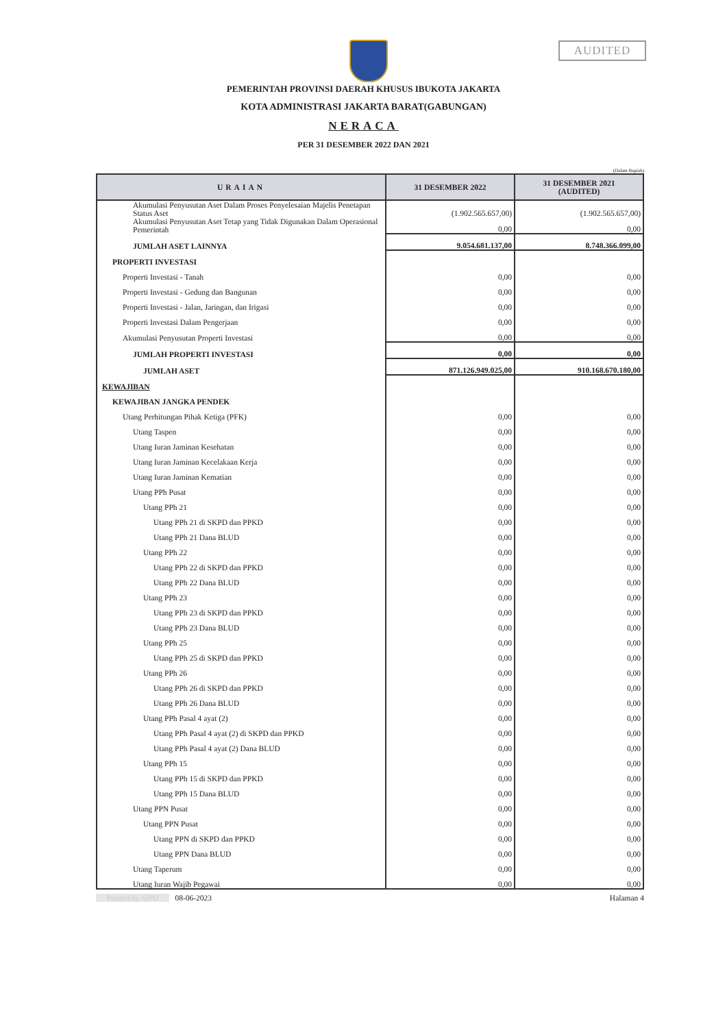AUDITED
PEMERINTAH PROVINSI DAERAH KHUSUS IBUKOTA JAKARTA
KOTA ADMINISTRASI JAKARTA BARAT(GABUNGAN)
NERACA
PER 31 DESEMBER 2022 DAN 2021
(Dalam Rupiah)
| URAIAN | 31 DESEMBER 2022 | 31 DESEMBER 2021 (AUDITED) |
| --- | --- | --- |
| Akumulasi Penyusutan Aset Dalam Proses Penyelesaian Majelis Penetapan Status Aset | (1.902.565.657,00) | (1.902.565.657,00) |
| Akumulasi Penyusutan Aset Tetap yang Tidak Digunakan Dalam Operasional Pemerintah | 0,00 | 0,00 |
| JUMLAH ASET LAINNYA | 9.054.681.137,00 | 8.748.366.099,00 |
| PROPERTI INVESTASI | | |
| Properti Investasi - Tanah | 0,00 | 0,00 |
| Properti Investasi - Gedung dan Bangunan | 0,00 | 0,00 |
| Properti Investasi - Jalan, Jaringan, dan Irigasi | 0,00 | 0,00 |
| Properti Investasi Dalam Pengerjaan | 0,00 | 0,00 |
| Akumulasi Penyusutan Properti Investasi | 0,00 | 0,00 |
| JUMLAH PROPERTI INVESTASI | 0,00 | 0,00 |
| JUMLAH ASET | 871.126.949.025,00 | 910.168.670.180,00 |
| KEWAJIBAN | | |
| KEWAJIBAN JANGKA PENDEK | | |
| Utang Perhitungan Pihak Ketiga (PFK) | 0,00 | 0,00 |
| Utang Taspen | 0,00 | 0,00 |
| Utang Iuran Jaminan Kesehatan | 0,00 | 0,00 |
| Utang Iuran Jaminan Kecelakaan Kerja | 0,00 | 0,00 |
| Utang Iuran Jaminan Kematian | 0,00 | 0,00 |
| Utang PPh Pusat | 0,00 | 0,00 |
| Utang PPh 21 | 0,00 | 0,00 |
| Utang PPh 21 di SKPD dan PPKD | 0,00 | 0,00 |
| Utang PPh 21 Dana BLUD | 0,00 | 0,00 |
| Utang PPh 22 | 0,00 | 0,00 |
| Utang PPh 22 di SKPD dan PPKD | 0,00 | 0,00 |
| Utang PPh 22 Dana BLUD | 0,00 | 0,00 |
| Utang PPh 23 | 0,00 | 0,00 |
| Utang PPh 23 di SKPD dan PPKD | 0,00 | 0,00 |
| Utang PPh 23 Dana BLUD | 0,00 | 0,00 |
| Utang PPh 25 | 0,00 | 0,00 |
| Utang PPh 25 di SKPD dan PPKD | 0,00 | 0,00 |
| Utang PPh 26 | 0,00 | 0,00 |
| Utang PPh 26 di SKPD dan PPKD | 0,00 | 0,00 |
| Utang PPh 26 Dana BLUD | 0,00 | 0,00 |
| Utang PPh Pasal 4 ayat (2) | 0,00 | 0,00 |
| Utang PPh Pasal 4 ayat (2) di SKPD dan PPKD | 0,00 | 0,00 |
| Utang PPh Pasal 4 ayat (2) Dana BLUD | 0,00 | 0,00 |
| Utang PPh 15 | 0,00 | 0,00 |
| Utang PPh 15 di SKPD dan PPKD | 0,00 | 0,00 |
| Utang PPh 15 Dana BLUD | 0,00 | 0,00 |
| Utang PPN Pusat | 0,00 | 0,00 |
| Utang PPN Pusat | 0,00 | 0,00 |
| Utang PPN di SKPD dan PPKD | 0,00 | 0,00 |
| Utang PPN Dana BLUD | 0,00 | 0,00 |
| Utang Taperum | 0,00 | 0,00 |
| Utang Iuran Wajib Pegawai | 0,00 | 0,00 |
Printed by SIPD 08-06-2023 Halaman 4